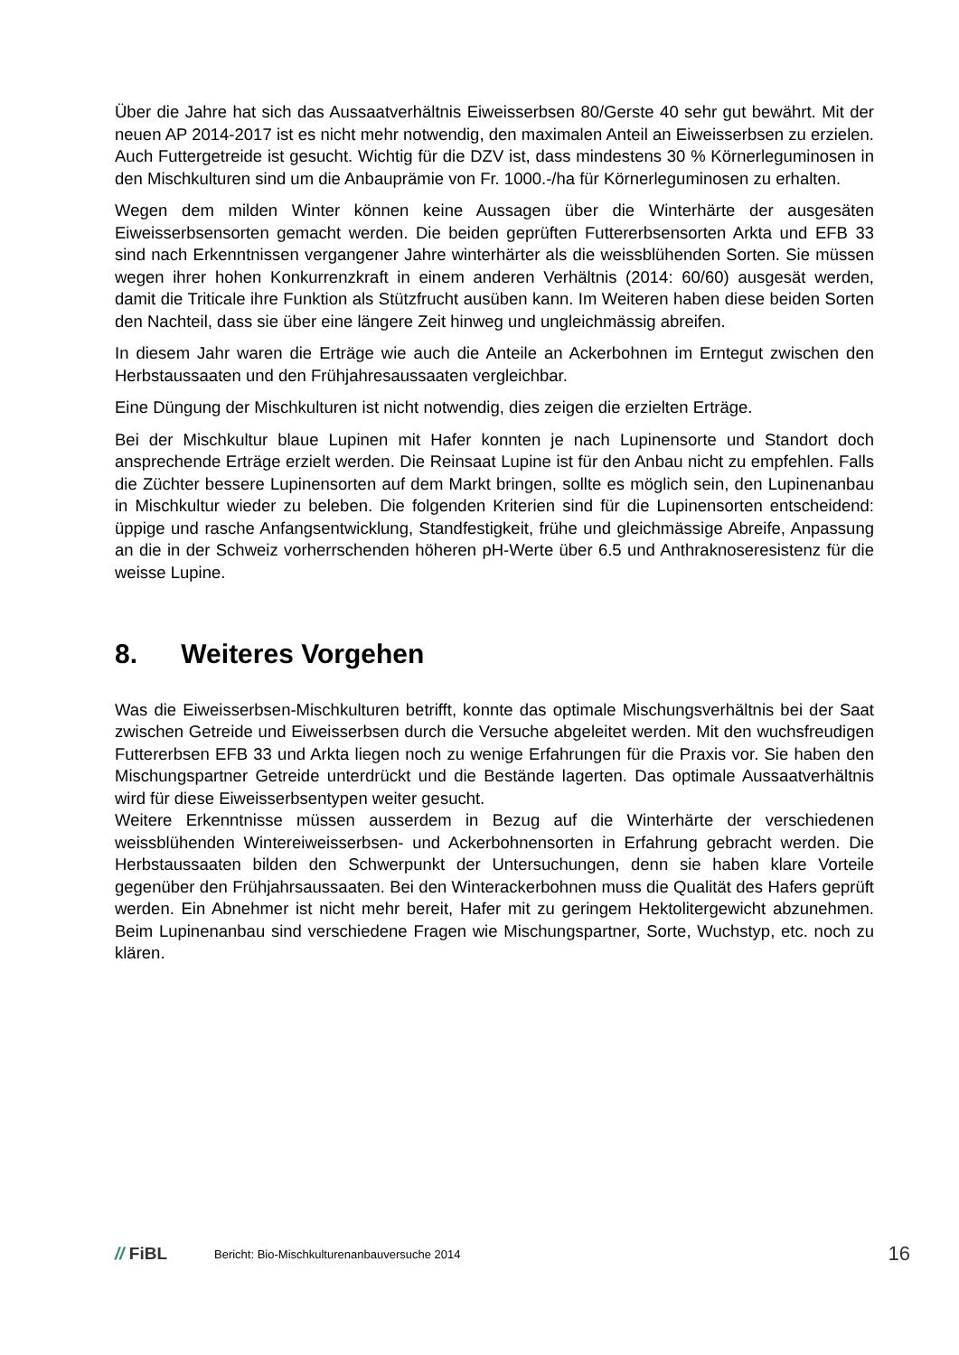Über die Jahre hat sich das Aussaatverhältnis Eiweisserbsen 80/Gerste 40 sehr gut bewährt. Mit der neuen AP 2014-2017 ist es nicht mehr notwendig, den maximalen Anteil an Eiweisserbsen zu erzielen. Auch Futtergetreide ist gesucht. Wichtig für die DZV ist, dass mindestens 30 % Körnerleguminosen in den Mischkulturen sind um die Anbauprämie von Fr. 1000.-/ha für Körnerleguminosen zu erhalten.
Wegen dem milden Winter können keine Aussagen über die Winterhärte der ausgesäten Eiweisserbsensorten gemacht werden. Die beiden geprüften Futtererbsensorten Arkta und EFB 33 sind nach Erkenntnissen vergangener Jahre winterhärter als die weissblühenden Sorten. Sie müssen wegen ihrer hohen Konkurrenzkraft in einem anderen Verhältnis (2014: 60/60) ausgesät werden, damit die Triticale ihre Funktion als Stützfrucht ausüben kann. Im Weiteren haben diese beiden Sorten den Nachteil, dass sie über eine längere Zeit hinweg und ungleichmässig abreifen.
In diesem Jahr waren die Erträge wie auch die Anteile an Ackerbohnen im Erntegut zwischen den Herbstaussaaten und den Frühjahresaussaaten vergleichbar.
Eine Düngung der Mischkulturen ist nicht notwendig, dies zeigen die erzielten Erträge.
Bei der Mischkultur blaue Lupinen mit Hafer konnten je nach Lupinensorte und Standort doch ansprechende Erträge erzielt werden. Die Reinsaat Lupine ist für den Anbau nicht zu empfehlen. Falls die Züchter bessere Lupinensorten auf dem Markt bringen, sollte es möglich sein, den Lupinenanbau in Mischkultur wieder zu beleben. Die folgenden Kriterien sind für die Lupinensorten entscheidend: üppige und rasche Anfangsentwicklung, Standfestigkeit, frühe und gleichmässige Abreife, Anpassung an die in der Schweiz vorherrschenden höheren pH-Werte über 6.5 und Anthraknoseresistenz für die weisse Lupine.
8. Weiteres Vorgehen
Was die Eiweisserbsen-Mischkulturen betrifft, konnte das optimale Mischungsverhältnis bei der Saat zwischen Getreide und Eiweisserbsen durch die Versuche abgeleitet werden. Mit den wuchsfreudigen Futtererbsen EFB 33 und Arkta liegen noch zu wenige Erfahrungen für die Praxis vor. Sie haben den Mischungspartner Getreide unterdrückt und die Bestände lagerten. Das optimale Aussaatverhältnis wird für diese Eiweisserbsentypen weiter gesucht.
Weitere Erkenntnisse müssen ausserdem in Bezug auf die Winterhärte der verschiedenen weissblühenden Wintereiweisserbsen- und Ackerbohnensorten in Erfahrung gebracht werden. Die Herbstaussaaten bilden den Schwerpunkt der Untersuchungen, denn sie haben klare Vorteile gegenüber den Frühjahrsaussaaten. Bei den Winterackerbohnen muss die Qualität des Hafers geprüft werden. Ein Abnehmer ist nicht mehr bereit, Hafer mit zu geringem Hektolitergewicht abzunehmen. Beim Lupinenanbau sind verschiedene Fragen wie Mischungspartner, Sorte, Wuchstyp, etc. noch zu klären.
// FiBL
Bericht: Bio-Mischkulturenanbauversuche 2014
16